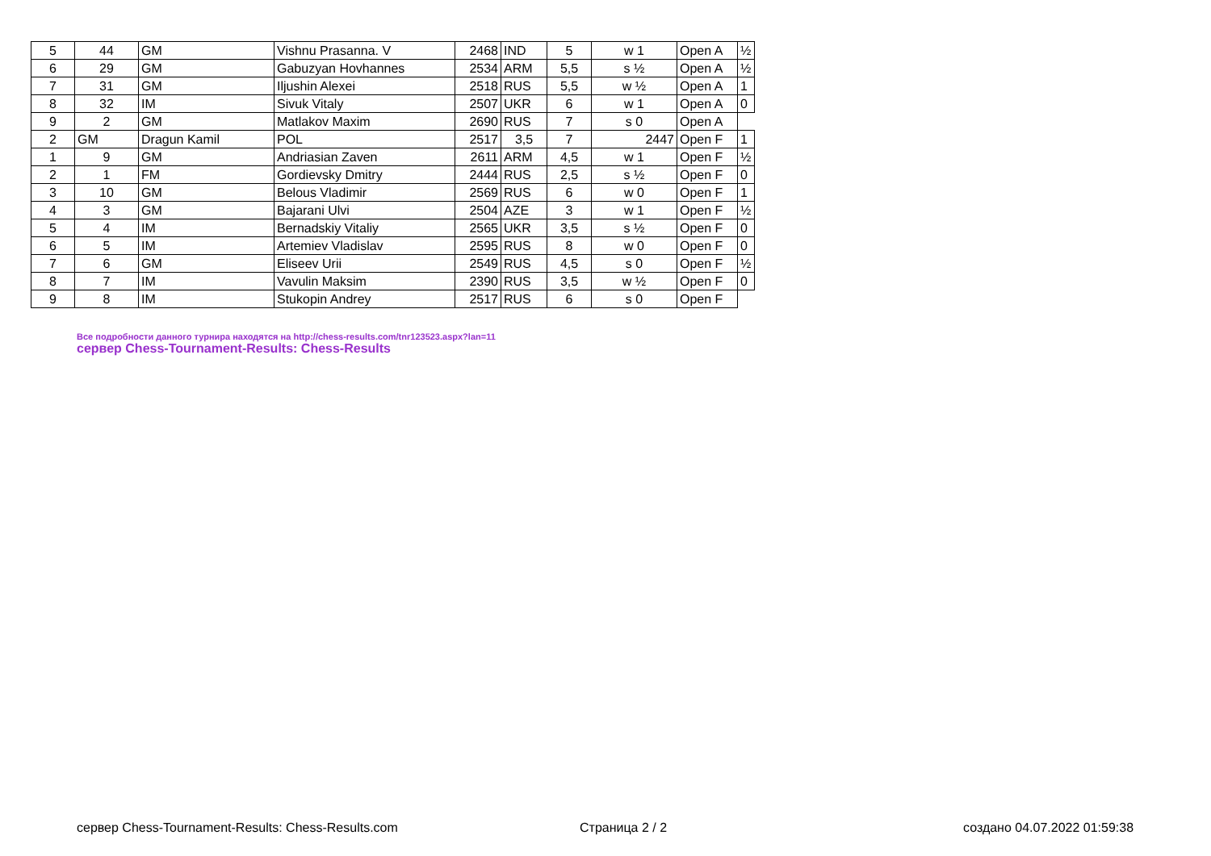| 5 | 44 | GM | Vishnu Prasanna. V | 2468 | IND | 5 | w 1 | Open A | ½ |
| 6 | 29 | GM | Gabuzyan Hovhannes | 2534 | ARM | 5,5 | s ½ | Open A | ½ |
| 7 | 31 | GM | Iljushin Alexei | 2518 | RUS | 5,5 | w ½ | Open A | 1 |
| 8 | 32 | IM | Sivuk Vitaly | 2507 | UKR | 6 | w 1 | Open A | 0 |
| 9 | 2 | GM | Matlakov Maxim | 2690 | RUS | 7 | s 0 | Open A | |
| 2 | GM | Dragun Kamil | POL | 2517 | 3,5 | 7 | 2447 | Open F | 1 |
| 1 | 9 | GM | Andriasian Zaven | 2611 | ARM | 4,5 | w 1 | Open F | ½ |
| 2 | 1 | FM | Gordievsky Dmitry | 2444 | RUS | 2,5 | s ½ | Open F | 0 |
| 3 | 10 | GM | Belous Vladimir | 2569 | RUS | 6 | w 0 | Open F | 1 |
| 4 | 3 | GM | Bajarani Ulvi | 2504 | AZE | 3 | w 1 | Open F | ½ |
| 5 | 4 | IM | Bernadskiy Vitaliy | 2565 | UKR | 3,5 | s ½ | Open F | 0 |
| 6 | 5 | IM | Artemiev Vladislav | 2595 | RUS | 8 | w 0 | Open F | 0 |
| 7 | 6 | GM | Eliseev Urii | 2549 | RUS | 4,5 | s 0 | Open F | ½ |
| 8 | 7 | IM | Vavulin Maksim | 2390 | RUS | 3,5 | w ½ | Open F | 0 |
| 9 | 8 | IM | Stukopin Andrey | 2517 | RUS | 6 | s 0 | Open F | |
Все подробности данного турнира находятся на http://chess-results.com/tnr123523.aspx?lan=11
сервер Chess-Tournament-Results: Chess-Results
сервер Chess-Tournament-Results: Chess-Results.com
Страница 2 / 2 создано 04.07.2022 01:59:38